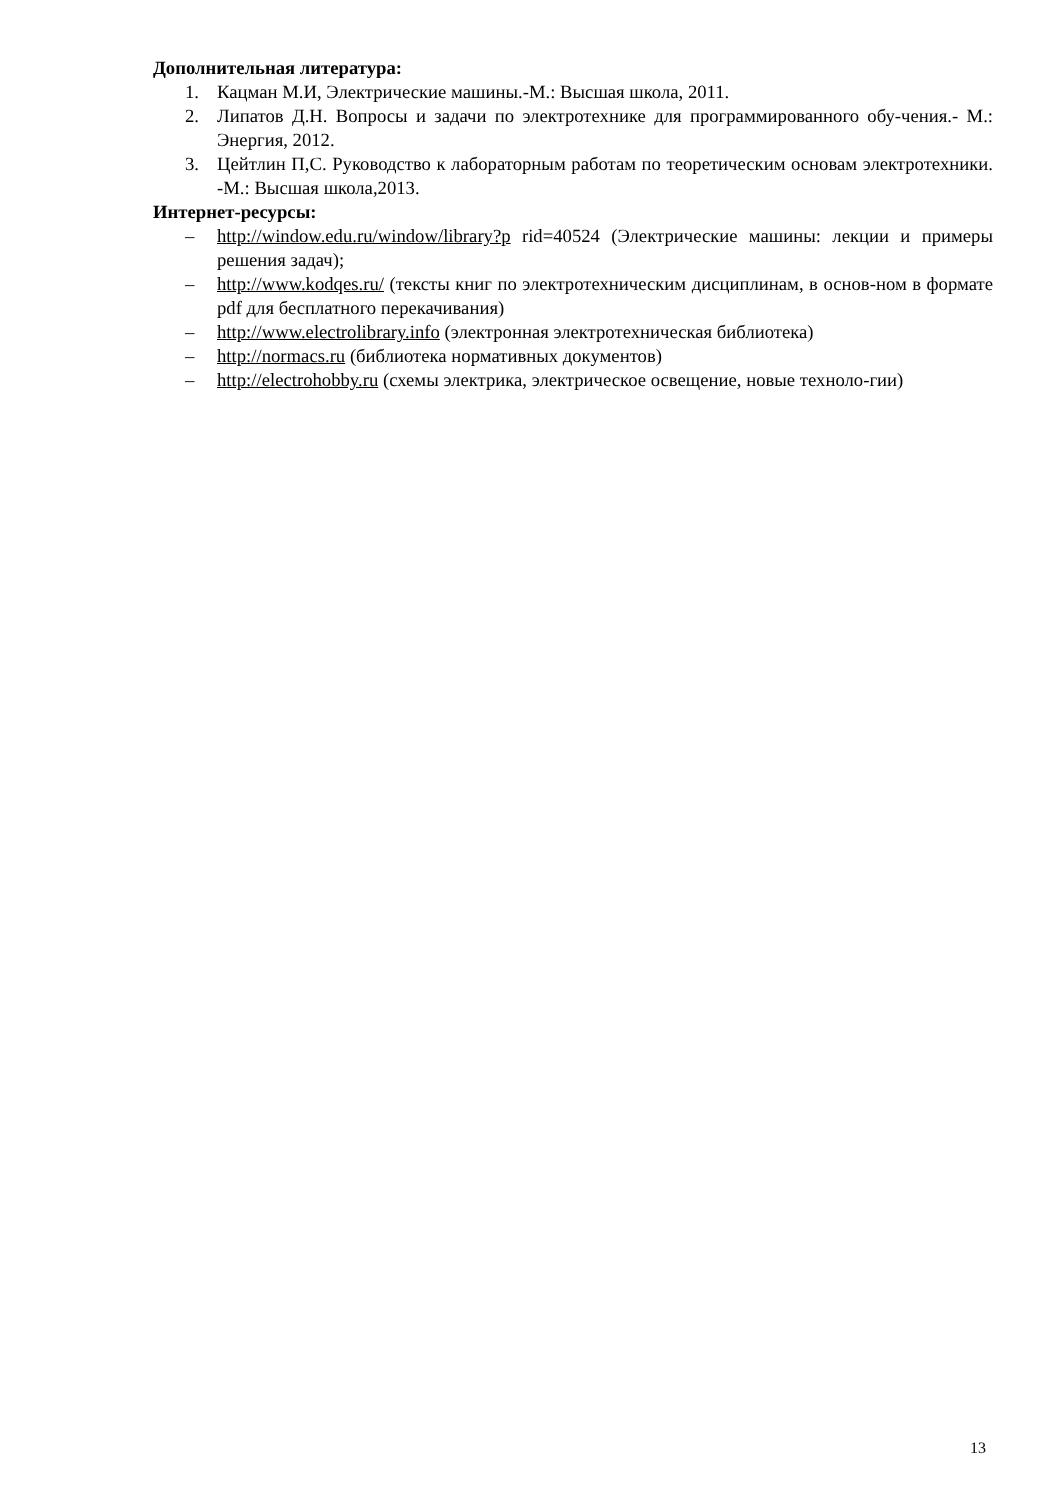Дополнительная литература:
1. Кацман М.И, Электрические машины.-М.: Высшая школа, 2011.
2. Липатов Д.Н. Вопросы и задачи по электротехнике для программированного обу-чения.- М.: Энергия, 2012.
3. Цейтлин П,С. Руководство к лабораторным работам по теоретическим основам электротехники. -М.: Высшая школа,2013.
Интернет-ресурсы:
– http://window.edu.ru/window/library?p rid=40524 (Электрические машины: лекции и примеры решения задач);
– http://www.kodqes.ru/ (тексты книг по электротехническим дисциплинам, в основ-ном в формате pdf для бесплатного перекачивания)
– http://www.electrolibrary.info (электронная электротехническая библиотека)
– http://normacs.ru (библиотека нормативных документов)
– http://electrohobby.ru (схемы электрика, электрическое освещение, новые техноло-гии)
13